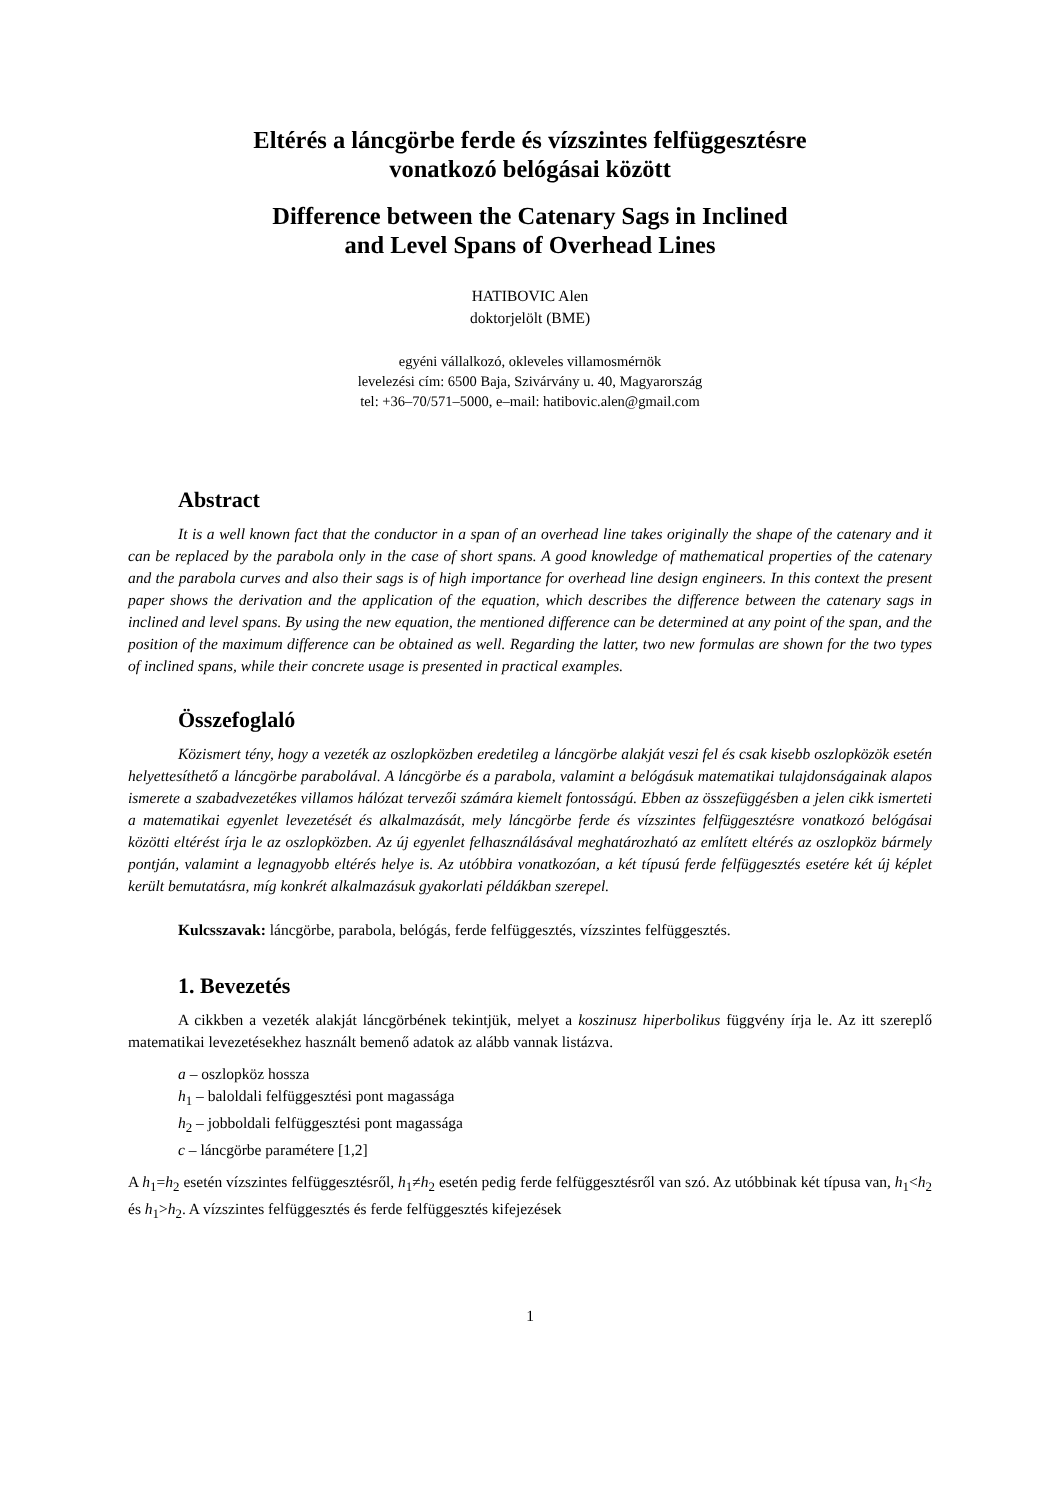Eltérés a láncgörbe ferde és vízszintes felfüggesztésre
vonatkozó belógásai között
Difference between the Catenary Sags in Inclined
and Level Spans of Overhead Lines
HATIBOVIC Alen
doktorjelölt (BME)
egyéni vállalkozó, okleveles villamosmérnök
levelezési cím: 6500 Baja, Szivárvány u. 40, Magyarország
tel: +36–70/571–5000, e–mail: hatibovic.alen@gmail.com
Abstract
It is a well known fact that the conductor in a span of an overhead line takes originally the shape of the catenary and it can be replaced by the parabola only in the case of short spans. A good knowledge of mathematical properties of the catenary and the parabola curves and also their sags is of high importance for overhead line design engineers. In this context the present paper shows the derivation and the application of the equation, which describes the difference between the catenary sags in inclined and level spans. By using the new equation, the mentioned difference can be determined at any point of the span, and the position of the maximum difference can be obtained as well. Regarding the latter, two new formulas are shown for the two types of inclined spans, while their concrete usage is presented in practical examples.
Összefoglaló
Közismert tény, hogy a vezeték az oszlopközben eredetileg a láncgörbe alakját veszi fel és csak kisebb oszlopközök esetén helyettesíthető a láncgörbe parabolával. A láncgörbe és a parabola, valamint a belógásuk matematikai tulajdonságainak alapos ismerete a szabadvezetékes villamos hálózat tervezői számára kiemelt fontosságú. Ebben az összefüggésben a jelen cikk ismerteti a matematikai egyenlet levezetését és alkalmazását, mely láncgörbe ferde és vízszintes felfüggesztésre vonatkozó belógásai közötti eltérést írja le az oszlopközben. Az új egyenlet felhasználásával meghatározható az említett eltérés az oszlopköz bármely pontján, valamint a legnagyobb eltérés helye is. Az utóbbira vonatkozóan, a két típusú ferde felfüggesztés esetére két új képlet került bemutatásra, míg konkrét alkalmazásuk gyakorlati példákban szerepel.
Kulcsszavak: láncgörbe, parabola, belógás, ferde felfüggesztés, vízszintes felfüggesztés.
1. Bevezetés
A cikkben a vezeték alakját láncgörbének tekintjük, melyet a koszinusz hiperbolikus függvény írja le. Az itt szereplő matematikai levezetésekhez használt bemenő adatok az alább vannak listázva.
a – oszlopköz hossza
h<sub>1</sub> – baloldali felfüggesztési pont magassága
h<sub>2</sub> – jobboldali felfüggesztési pont magassága
c – láncgörbe paramétere [1,2]
A h<sub>1</sub>=h<sub>2</sub> esetén vízszintes felfüggesztésről, h<sub>1</sub>≠h<sub>2</sub> esetén pedig ferde felfüggesztésről van szó. Az utóbbinak két típusa van, h<sub>1</sub><h<sub>2</sub> és h<sub>1</sub>>h<sub>2</sub>. A vízszintes felfüggesztés és ferde felfüggesztés kifejezések
1